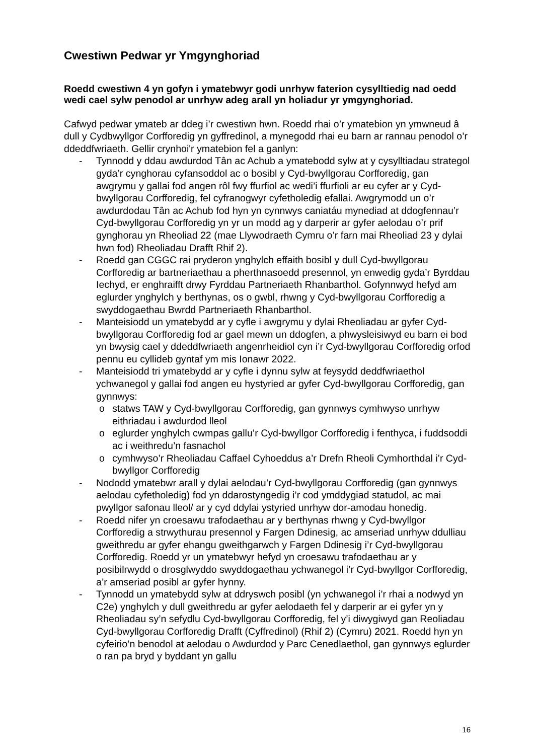Cwestiwn Pedwar yr Ymgynghoriad
Roedd cwestiwn 4 yn gofyn i ymatebwyr godi unrhyw faterion cysylltiedig nad oedd wedi cael sylw penodol ar unrhyw adeg arall yn holiadur yr ymgynghoriad.
Cafwyd pedwar ymateb ar ddeg i’r cwestiwn hwn. Roedd rhai o’r ymatebion yn ymwneud â dull y Cydbwyllgor Corfforedig yn gyffredinol, a mynegodd rhai eu barn ar rannau penodol o’r ddeddfwriaeth. Gellir crynhoi'r ymatebion fel a ganlyn:
- Tynnodd y ddau awdurdod Tân ac Achub a ymatebodd sylw at y cysylltiadau strategol gyda’r cynghorau cyfansoddol ac o bosibl y Cyd-bwyllgorau Corfforedig, gan awgrymu y gallai fod angen rôl fwy ffurfiol ac wedi’i ffurfioli ar eu cyfer ar y Cyd-bwyllgorau Corfforedig, fel cyfranogwyr cyfetholedig efallai. Awgrymodd un o’r awdurdodau Tân ac Achub fod hyn yn cynnwys caniatáu mynediad at ddogfennau’r Cyd-bwyllgorau Corfforedig yn yr un modd ag y darperir ar gyfer aelodau o’r prif gynghorau yn Rheoliad 22 (mae Llywodraeth Cymru o’r farn mai Rheoliad 23 y dylai hwn fod) Rheoliadau Drafft Rhif 2).
- Roedd gan CGGC rai pryderon ynghylch effaith bosibl y dull Cyd-bwyllgorau Corfforedig ar bartneriaethau a pherthnasoedd presennol, yn enwedig gyda’r Byrddau Iechyd, er enghraifft drwy Fyrddau Partneriaeth Rhanbarthol. Gofynnwyd hefyd am eglurder ynghylch y berthynas, os o gwbl, rhwng y Cyd-bwyllgorau Corfforedig a swyddogaethau Bwrdd Partneriaeth Rhanbarthol.
- Manteisiodd un ymatebydd ar y cyfle i awgrymu y dylai Rheoliadau ar gyfer Cyd-bwyllgorau Corfforedig fod ar gael mewn un ddogfen, a phwysleisiwyd eu barn ei bod yn bwysig cael y ddeddfwriaeth angenrheidiol cyn i’r Cyd-bwyllgorau Corfforedig orfod pennu eu cyllideb gyntaf ym mis Ionawr 2022.
- Manteisiodd tri ymatebydd ar y cyfle i dynnu sylw at feysydd deddfwriaethol ychwanegol y gallai fod angen eu hystyried ar gyfer Cyd-bwyllgorau Corfforedig, gan gynnwys:
o statws TAW y Cyd-bwyllgorau Corfforedig, gan gynnwys cymhwyso unrhyw eithriadau i awdurdod lleol
o eglurder ynghylch cwmpas gallu’r Cyd-bwyllgor Corfforedig i fenthyca, i fuddsoddi ac i weithredu’n fasnachol
o cymhwyso’r Rheoliadau Caffael Cyhoeddus a’r Drefn Rheoli Cymhorthdal i’r Cyd-bwyllgor Corfforedig
- Nododd ymatebwr arall y dylai aelodau’r Cyd-bwyllgorau Corfforedig (gan gynnwys aelodau cyfetholedig) fod yn ddarostyngedig i’r cod ymddygiad statudol, ac mai pwyllgor safonau lleol/ ar y cyd ddylai ystyried unrhyw dor-amodau honedig.
- Roedd nifer yn croesawu trafodaethau ar y berthynas rhwng y Cyd-bwyllgor Corfforedig a strwythurau presennol y Fargen Ddinesig, ac amseriad unrhyw ddulliau gweithredu ar gyfer ehangu gweithgarwch y Fargen Ddinesig i’r Cyd-bwyllgorau Corfforedig. Roedd yr un ymatebwyr hefyd yn croesawu trafodaethau ar y posibilrwydd o drosglwyddo swyddogaethau ychwanegol i’r Cyd-bwyllgor Corfforedig, a’r amseriad posibl ar gyfer hynny.
- Tynnodd un ymatebydd sylw at ddryswch posibl (yn ychwanegol i’r rhai a nodwyd yn C2e) ynghylch y dull gweithredu ar gyfer aelodaeth fel y darperir ar ei gyfer yn y Rheoliadau sy’n sefydlu Cyd-bwyllgorau Corfforedig, fel y’i diwygiwyd gan Reoliadau Cyd-bwyllgorau Corfforedig Drafft (Cyffredinol) (Rhif 2) (Cymru) 2021. Roedd hyn yn cyfeirio’n benodol at aelodau o Awdurdod y Parc Cenedlaethol, gan gynnwys eglurder o ran pa bryd y byddant yn gallu
16